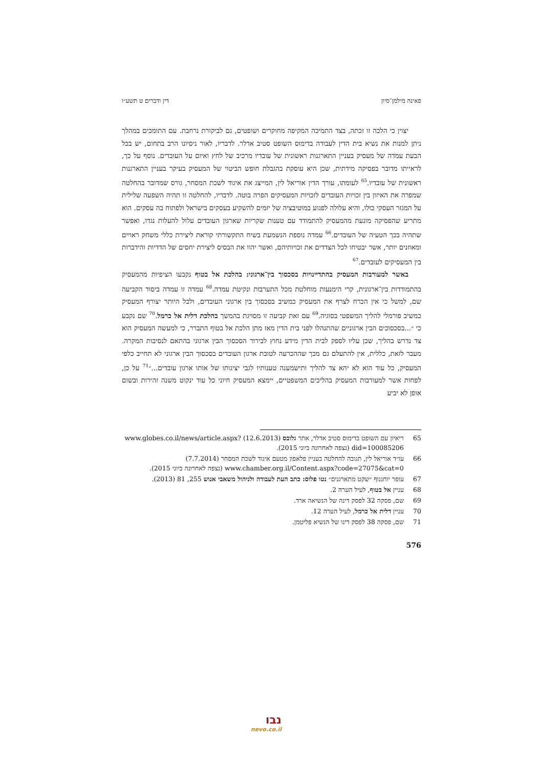פאינה מילמן־סיון דין ודברים ט תשע״ו
יצוין כי הלכה זו זכתה, בצד התמיכה המקיפה מחוקרים ושופטים, גם לביקורת נרחבת. עם התומכים במהלך ניתן למנות את נשיא בית הדין לעבודה בדימוס השופט סטיב אדלר. לדבריו, לאור ניסיונו הרב בתחום, יש בכל הבעת עמדה של מעסיק בעניין התארגנות ראשונית של עובדיו מרכיב של לחץ ואיום על העובדים. נוסף על כך, לראייתו מדובר בפסיקה מידתית, שכן היא עוסקת בהגבלת חופש הביטוי של המעסיק בעיקר בעניין התארגנות ראשונית של עובדיו.<sup>65</sup> לעומתו, עורך הדין אוריאל לין, המייצג את איגוד לשכת המסחר, גורס שמדובר בהחלטה שמפרה את האיזון בין זכויות העובדים לזכויות המעסיקים הפרה בוטה. לדבריו, להחלטה זו תהיה השפעה שלילית על המגזר העסקי כולו, והיא עלולה לפגוע במוטיבציה של יזמים להשקיע בעסקים בישראל ולפתוח בה עסקים. הוא מתריע שהפסיקה מונעת מהמעסיק להתמודד עם טענות שקריות שארגון העובדים עלול להעלות נגדו, ואפשר שתהיה בכך הטעיה של העובדים.<sup>66</sup> עמדה נוספת הנשמעת בשיח התקשורתי קוראת ליצירת כללי משחק ראויים ומאוזנים יותר, אשר יבטיחו לכל הצדדים את זכויותיהם, ואשר יהוו את הבסיס ליצירת יחסים של הדדיות והידברות בין המעסיקים לעובדים.<sup>67</sup>
באשר למעורבות המעסיק בהתדיינויות בסכסוך בין־ארגוני: בהלכת אל בטוף נקבעו הציפיות מהמעסיק בהתמודדות בין־ארגונית, קרי הימנעות מוחלטת מכל התערבות ונקיטת עמדה.<sup>68</sup> עמדה זו עמדה ביסוד הקביעה שם, למשל כי אין הכרח לצרף את המעסיק כמשיב בסכסוך בין ארגוני העובדים, ולכל היותר יצורף המעסיק כמשיב פורמלי להליך המשפטי בסוגיה.<sup>69</sup> עם זאת קביעה זו מסויגת בהמשך בהלכת דלית אל כרמל.<sup>70</sup> שם נקבע כי ״...בסכסוכים הבין ארגוניים שהתנהלו לפני בית הדין מאז מתן הלכת אל בטוף התברר, כי למעשה המעסיק הוא צד נדרש בהליך, שכן עליו לספק לבית הדין מידע נחוץ לבירור הסכסוך הבין ארגוני בהתאם לנסיבות המקרה. מעבר לזאת, כללית, אין להתעלם גם מכך שההכרעה לטובת ארגון העובדים בסכסוך הבין ארגוני לא תחייב כלפי המעסיק, כל עוד הוא לא יהא צד להליך ותישמענה טענותיו לגבי יציגותו של אותו ארגון עובדים...״<sup>71</sup> על כן, לפחות אשר למעורבות המעסיק בהליכים המשפטיים, יימצא המעסיק חיוני כל עוד ינקוט משנה זהירות ובשום אופן לא יביע
65 ריאיון עם השופט בדימוס סטיב אדלר, אתר גלובס (12.6.2013) www.globes.co.il/news/article.aspx?did=100085206 (נצפה לאחרונה ביוני 2015).
66 עו״ד אוריאל לין, תגובה להחלטה בעניין פלאפון מטעם איגוד לשכת המסחר (7.7.2014) www.chamber.org.il/Content.aspx?code=27075&cat=0 (נצפה לאחרונה ביוני 2015).
67 עופר יוחננוף ״שקט מתארגנים״ נטו פלוס: כתב העת לעבודה ולניהול משאבי אנוש 255, 81 (2013).
68 עניין אל בטוף, לעיל הערה 2.
69 שם, פסקה 32 לפסק דינה של הנשיאה ארד.
70 עניין דלית אל כרמל, לעיל הערה 12.
71 שם, פסקה 38 לפסק דינו של הנשיא פליטמן.
576
נבו
nevo.co.il